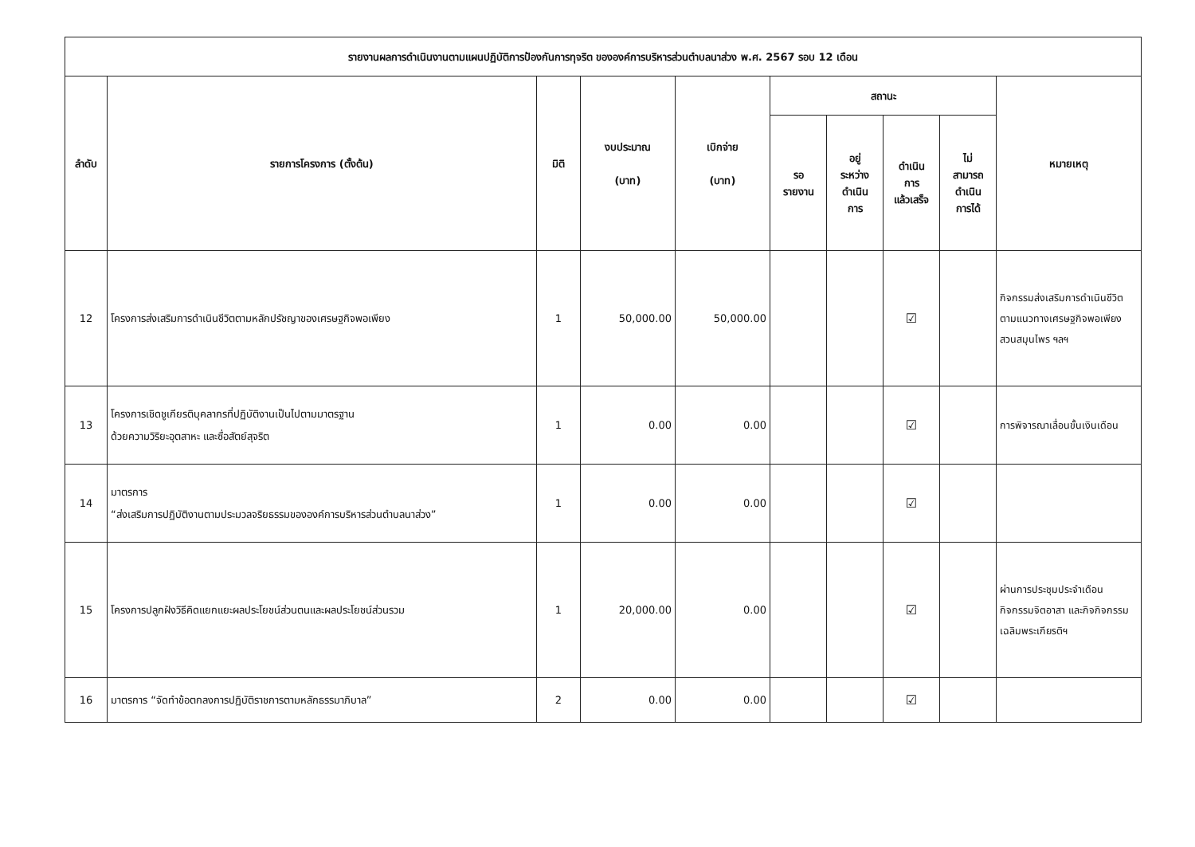| รายงานผลการดำเนินงานตามแผนปฏิบัติการป้องกันการทุจริต ขององค์การบริหารส่วนตำบลนาส่วง พ.ศ. 2567 รอบ 12 เดือน | | | | | | | | | |
| --- | --- | --- | --- | --- | --- | --- | --- | --- | --- |
| ลำดับ | รายการโครงการ (ตั้งต้น) | มิติ | งบประมาณ (บาท) | เบิกจ่าย (บาท) | สถานะ | | | | หมายเหตุ |
| | | | | | รอ รายงาน | อยู่ ระหว่าง ดำเนิน การ | ดำเนิน การ แล้วเสร็จ | ไม่ สามารถ ดำเนิน การได้ | |
| 12 | โครงการส่งเสริมการดำเนินชีวิตตามหลักปรัชญาของเศรษฐกิจพอเพียง | 1 | 50,000.00 | 50,000.00 | | | ☑ | | กิจกรรมส่งเสริมการดำเนินชีวิตตามแนวทางเศรษฐกิจพอเพียง สวนสมุนไพร ฯลฯ |
| 13 | โครงการเชิดชูเกียรติบุคลากรที่ปฏิบัติงานเป็นไปตามมาตรฐาน ด้วยความวิริยะอุตสาหะ และซื่อสัตย์สุจริต | 1 | 0.00 | 0.00 | | | ☑ | | การพิจารณาเลื่อนขั้นเงินเดือน |
| 14 | มาตรการ “ส่งเสริมการปฏิบัติงานตามประมวลจริยธรรมขององค์การบริหารส่วนตำบลนาส่วง” | 1 | 0.00 | 0.00 | | | ☑ | | |
| 15 | โครงการปลูกฝังวิธีคิดแยกแยะผลประโยชน์ส่วนตนและผลประโยชน์ส่วนรวม | 1 | 20,000.00 | 0.00 | | | ☑ | | ผ่านการประชุมประจำเดือน กิจกรรมจิตอาสา และกิจกิจกรรมเฉลิมพระเกียรติฯ |
| 16 | มาตรการ “จัดทำข้อตกลงการปฏิบัติราชการตามหลักธรรมาภิบาล” | 2 | 0.00 | 0.00 | | | ☑ | | |